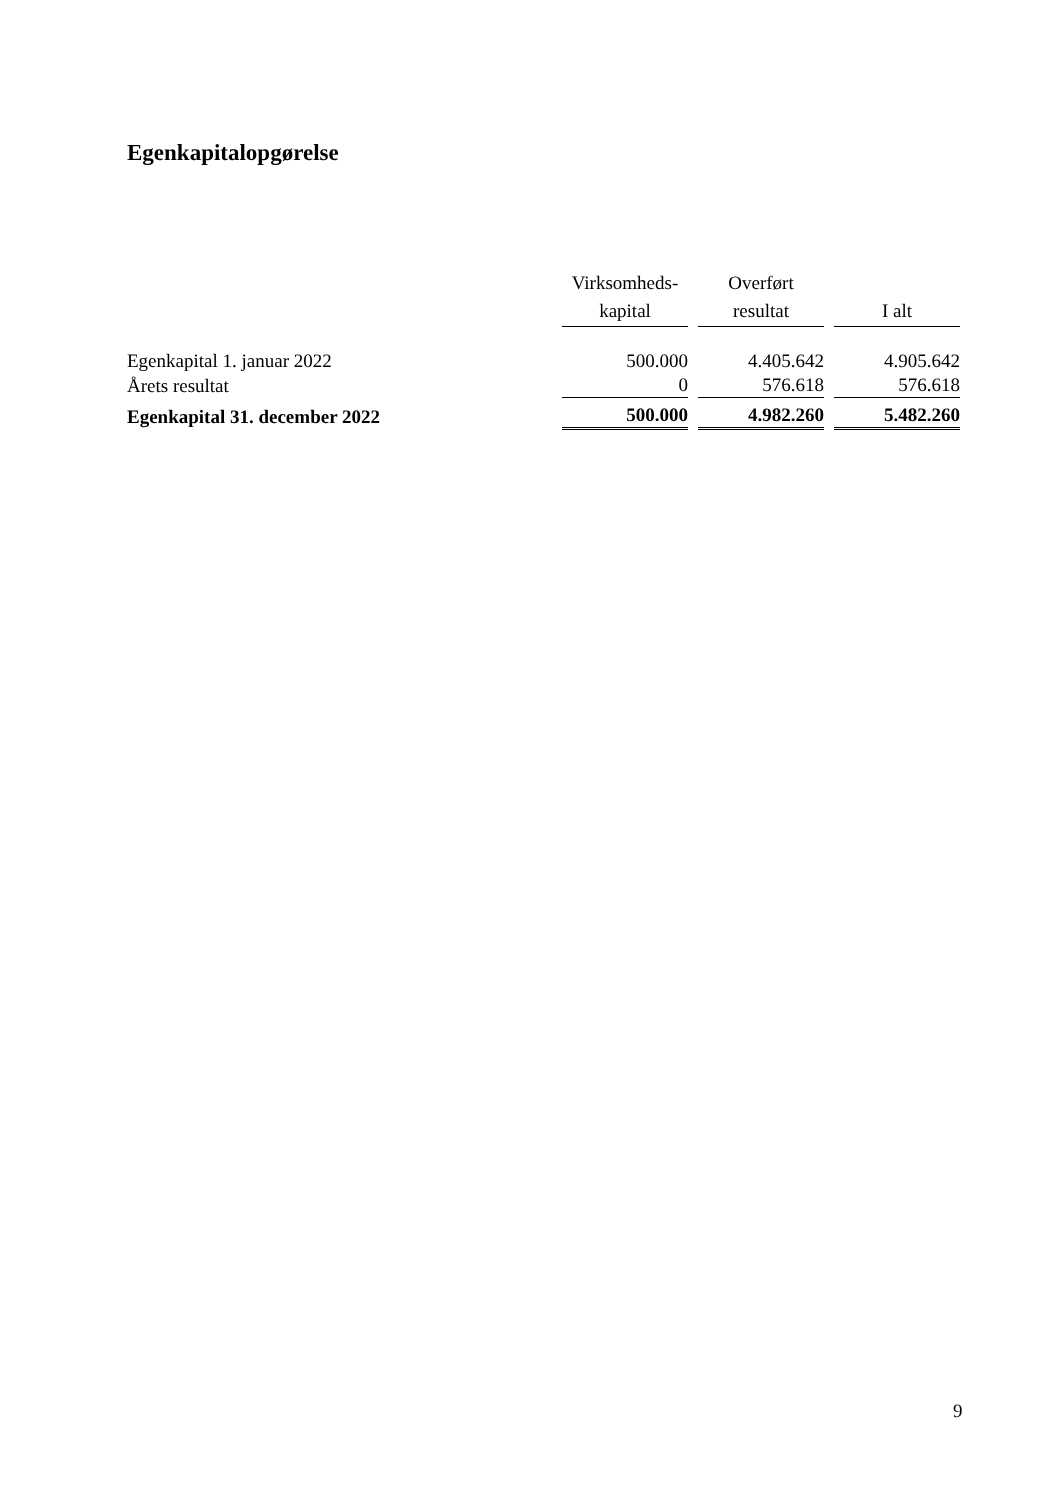Egenkapitalopgørelse
| | Virksomheds- kapital | Overført resultat | I alt |
| --- | --- | --- | --- |
| Egenkapital 1. januar 2022 | 500.000 | 4.405.642 | 4.905.642 |
| Årets resultat | 0 | 576.618 | 576.618 |
| Egenkapital 31. december 2022 | 500.000 | 4.982.260 | 5.482.260 |
9